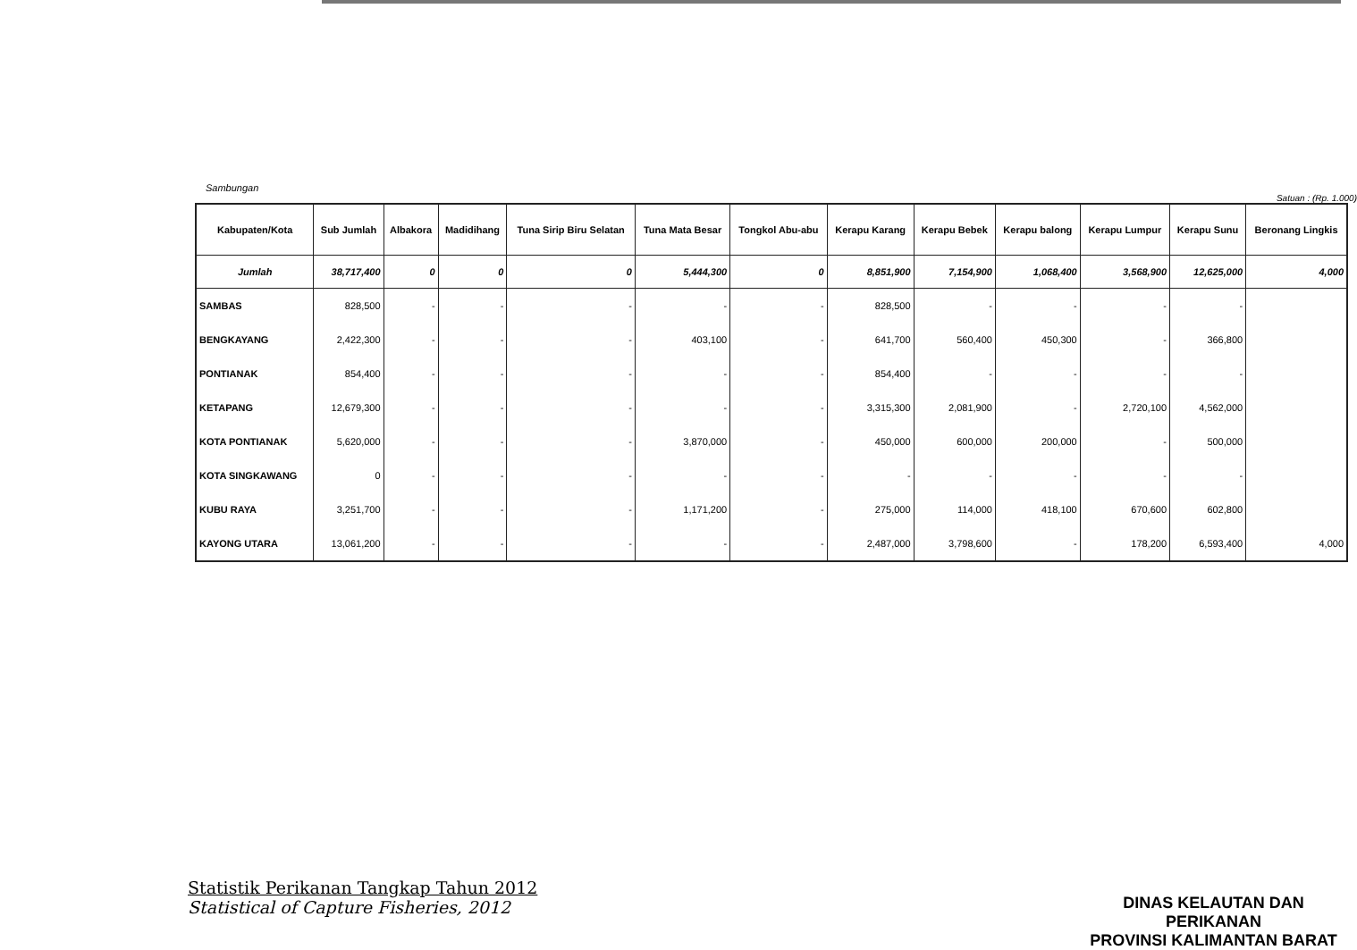Sambungan
Satuan : (Rp. 1.000)
| Kabupaten/Kota | Sub Jumlah | Albakora | Madidihang | Tuna Sirip Biru Selatan | Tuna Mata Besar | Tongkol Abu-abu | Kerapu Karang | Kerapu Bebek | Kerapu balong | Kerapu Lumpur | Kerapu Sunu | Beronang Lingkis |
| --- | --- | --- | --- | --- | --- | --- | --- | --- | --- | --- | --- | --- |
| Jumlah | 38,717,400 | 0 | 0 | 0 | 5,444,300 | 0 | 8,851,900 | 7,154,900 | 1,068,400 | 3,568,900 | 12,625,000 | 4,000 |
| SAMBAS | 828,500 | - | - | - | - | - | 828,500 | - | - | - | - | |
| BENGKAYANG | 2,422,300 | - | - | - | 403,100 | - | 641,700 | 560,400 | 450,300 | - | 366,800 | |
| PONTIANAK | 854,400 | - | - | - | - | - | 854,400 | - | - | - | - | |
| KETAPANG | 12,679,300 | - | - | - | - | - | 3,315,300 | 2,081,900 | - | 2,720,100 | 4,562,000 | |
| KOTA PONTIANAK | 5,620,000 | - | - | - | 3,870,000 | - | 450,000 | 600,000 | 200,000 | - | 500,000 | |
| KOTA SINGKAWANG | 0 | - | - | - | - | - | - | - | - | - | - | |
| KUBU RAYA | 3,251,700 | - | - | - | 1,171,200 | - | 275,000 | 114,000 | 418,100 | 670,600 | 602,800 | |
| KAYONG UTARA | 13,061,200 | - | - | - | - | - | 2,487,000 | 3,798,600 | - | 178,200 | 6,593,400 | 4,000 |
Statistik Perikanan Tangkap Tahun 2012
Statistical of Capture Fisheries, 2012
DINAS KELAUTAN DAN PERIKANAN
PROVINSI KALIMANTAN BARAT